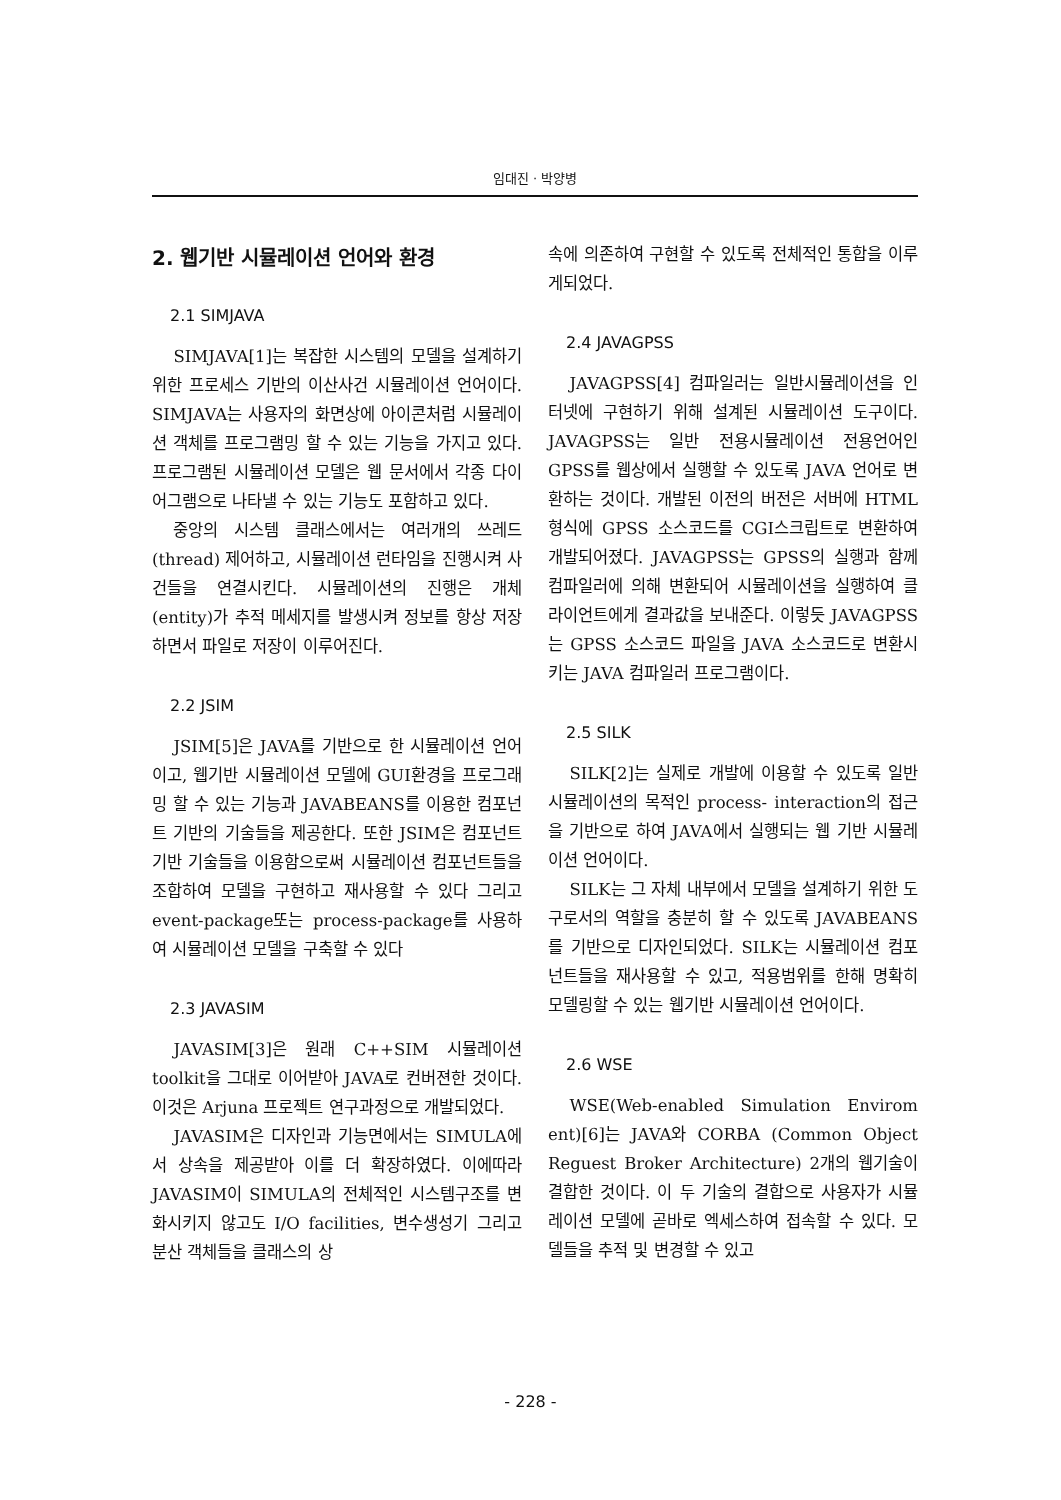임대진 · 박양병
2. 웹기반 시뮬레이션 언어와 환경
2.1 SIMJAVA
SIMJAVA[1]는 복잡한 시스템의 모델을 설계하기 위한 프로세스 기반의 이산사건 시뮬레이션 언어이다. SIMJAVA는 사용자의 화면상에 아이콘처럼 시뮬레이션 객체를 프로그램밍 할 수 있는 기능을 가지고 있다. 프로그램된 시뮬레이션 모델은 웹 문서에서 각종 다이어그램으로 나타낼 수 있는 기능도 포함하고 있다.
중앙의 시스템 클래스에서는 여러개의 쓰레드(thread) 제어하고, 시뮬레이션 런타임을 진행시켜 사건들을 연결시킨다. 시뮬레이션의 진행은 개체(entity)가 추적 메세지를 발생시켜 정보를 항상 저장하면서 파일로 저장이 이루어진다.
2.2 JSIM
JSIM[5]은 JAVA를 기반으로 한 시뮬레이션 언어이고, 웹기반 시뮬레이션 모델에 GUI환경을 프로그래밍 할 수 있는 기능과 JAVABEANS를 이용한 컴포넌트 기반의 기술들을 제공한다. 또한 JSIM은 컴포넌트기반 기술들을 이용함으로써 시뮬레이션 컴포넌트들을 조합하여 모델을 구현하고 재사용할 수 있다 그리고 event-package또는 process-package를 사용하여 시뮬레이션 모델을 구축할 수 있다
2.3 JAVASIM
JAVASIM[3]은 원래 C++SIM 시뮬레이션 toolkit을 그대로 이어받아 JAVA로 컨버젼한 것이다. 이것은 Arjuna 프로젝트 연구과정으로 개발되었다.
JAVASIM은 디자인과 기능면에서는 SIMULA에서 상속을 제공받아 이를 더 확장하였다. 이에따라 JAVASIM이 SIMULA의 전체적인 시스템구조를 변화시키지 않고도 I/O facilities, 변수생성기 그리고 분산 객체들을 클래스의 상
속에 의존하여 구현할 수 있도록 전체적인 통합을 이루게되었다.
2.4 JAVAGPSS
JAVAGPSS[4] 컴파일러는 일반시뮬레이션을 인터넷에 구현하기 위해 설계된 시뮬레이션 도구이다. JAVAGPSS는 일반 전용시뮬레이션 전용언어인 GPSS를 웹상에서 실행할 수 있도록 JAVA 언어로 변환하는 것이다. 개발된 이전의 버전은 서버에 HTML 형식에 GPSS 소스코드를 CGI스크립트로 변환하여 개발되어졌다. JAVAGPSS는 GPSS의 실행과 함께 컴파일러에 의해 변환되어 시뮬레이션을 실행하여 클라이언트에게 결과값을 보내준다. 이렇듯 JAVAGPSS는 GPSS 소스코드 파일을 JAVA 소스코드로 변환시키는 JAVA 컴파일러 프로그램이다.
2.5 SILK
SILK[2]는 실제로 개발에 이용할 수 있도록 일반 시뮬레이션의 목적인 process- interaction의 접근을 기반으로 하여 JAVA에서 실행되는 웹 기반 시뮬레이션 언어이다.
SILK는 그 자체 내부에서 모델을 설계하기 위한 도구로서의 역할을 충분히 할 수 있도록 JAVABEANS를 기반으로 디자인되었다. SILK는 시뮬레이션 컴포넌트들을 재사용할 수 있고, 적용범위를 한해 명확히 모델링할 수 있는 웹기반 시뮬레이션 언어이다.
2.6 WSE
WSE(Web-enabled Simulation Envirom ent)[6]는 JAVA와 CORBA (Common Object Reguest Broker Architecture) 2개의 웹기술이 결합한 것이다. 이 두 기술의 결합으로 사용자가 시뮬레이션 모델에 곧바로 엑세스하여 접속할 수 있다. 모델들을 추적 및 변경할 수 있고
- 228 -